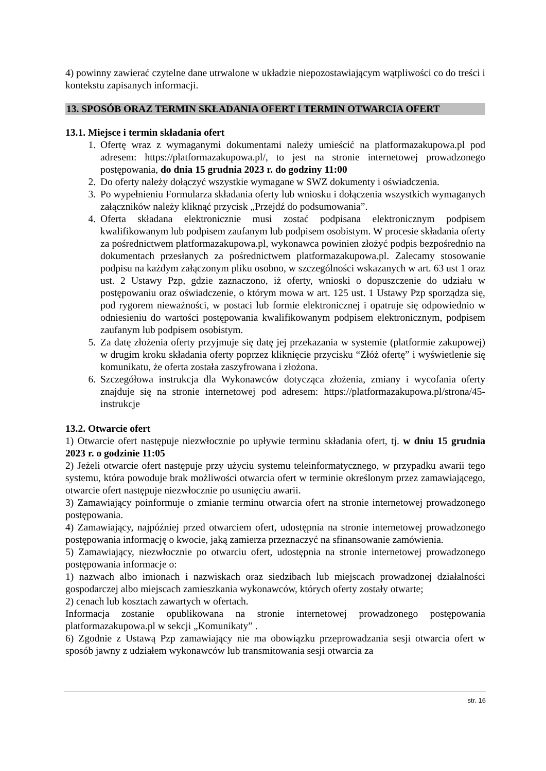4) powinny zawierać czytelne dane utrwalone w układzie niepozostawiającym wątpliwości co do treści i kontekstu zapisanych informacji.
13. SPOSÓB ORAZ TERMIN SKŁADANIA OFERT I TERMIN OTWARCIA OFERT
13.1. Miejsce i termin składania ofert
1. Ofertę wraz z wymaganymi dokumentami należy umieścić na platformazakupowa.pl pod adresem: https://platformazakupowa.pl/, to jest na stronie internetowej prowadzonego postępowania, do dnia 15 grudnia 2023 r. do godziny 11:00
2. Do oferty należy dołączyć wszystkie wymagane w SWZ dokumenty i oświadczenia.
3. Po wypełnieniu Formularza składania oferty lub wniosku i dołączenia wszystkich wymaganych załączników należy kliknąć przycisk „Przejdź do podsumowania”.
4. Oferta składana elektronicznie musi zostać podpisana elektronicznym podpisem kwalifikowanym lub podpisem zaufanym lub podpisem osobistym. W procesie składania oferty za pośrednictwem platformazakupowa.pl, wykonawca powinien złożyć podpis bezpośrednio na dokumentach przesłanych za pośrednictwem platformazakupowa.pl. Zalecamy stosowanie podpisu na każdym załączonym pliku osobno, w szczególności wskazanych w art. 63 ust 1 oraz ust. 2 Ustawy Pzp, gdzie zaznaczono, iż oferty, wnioski o dopuszczenie do udziału w postępowaniu oraz oświadczenie, o którym mowa w art. 125 ust. 1 Ustawy Pzp sporządza się, pod rygorem nieważności, w postaci lub formie elektronicznej i opatruje się odpowiednio w odniesieniu do wartości postępowania kwalifikowanym podpisem elektronicznym, podpisem zaufanym lub podpisem osobistym.
5. Za datę złożenia oferty przyjmuje się datę jej przekazania w systemie (platformie zakupowej) w drugim kroku składania oferty poprzez kliknięcie przycisku “Złóż ofertę” i wyświetlenie się komunikatu, że oferta została zaszyfrowana i złożona.
6. Szczegółowa instrukcja dla Wykonawców dotycząca złożenia, zmiany i wycofania oferty znajduje się na stronie internetowej pod adresem: https://platformazakupowa.pl/strona/45-instrukcje
13.2. Otwarcie ofert
1) Otwarcie ofert następuje niezwłocznie po upływie terminu składania ofert, tj. w dniu 15 grudnia 2023 r. o godzinie 11:05
2) Jeżeli otwarcie ofert następuje przy użyciu systemu teleinformatycznego, w przypadku awarii tego systemu, która powoduje brak możliwości otwarcia ofert w terminie określonym przez zamawiającego, otwarcie ofert następuje niezwłocznie po usunięciu awarii.
3) Zamawiający poinformuje o zmianie terminu otwarcia ofert na stronie internetowej prowadzonego postępowania.
4) Zamawiający, najpóźniej przed otwarciem ofert, udostępnia na stronie internetowej prowadzonego postępowania informację o kwocie, jaką zamierza przeznaczyć na sfinansowanie zamówienia.
5) Zamawiający, niezwłocznie po otwarciu ofert, udostępnia na stronie internetowej prowadzonego postępowania informacje o:
1) nazwach albo imionach i nazwiskach oraz siedzibach lub miejscach prowadzonej działalności gospodarczej albo miejscach zamieszkania wykonawców, których oferty zostały otwarte;
2) cenach lub kosztach zawartych w ofertach.
Informacja zostanie opublikowana na stronie internetowej prowadzonego postępowania platformazakupowa.pl w sekcji „Komunikaty” .
6) Zgodnie z Ustawą Pzp zamawiający nie ma obowiązku przeprowadzania sesji otwarcia ofert w sposób jawny z udziałem wykonawców lub transmitowania sesji otwarcia za
str. 16